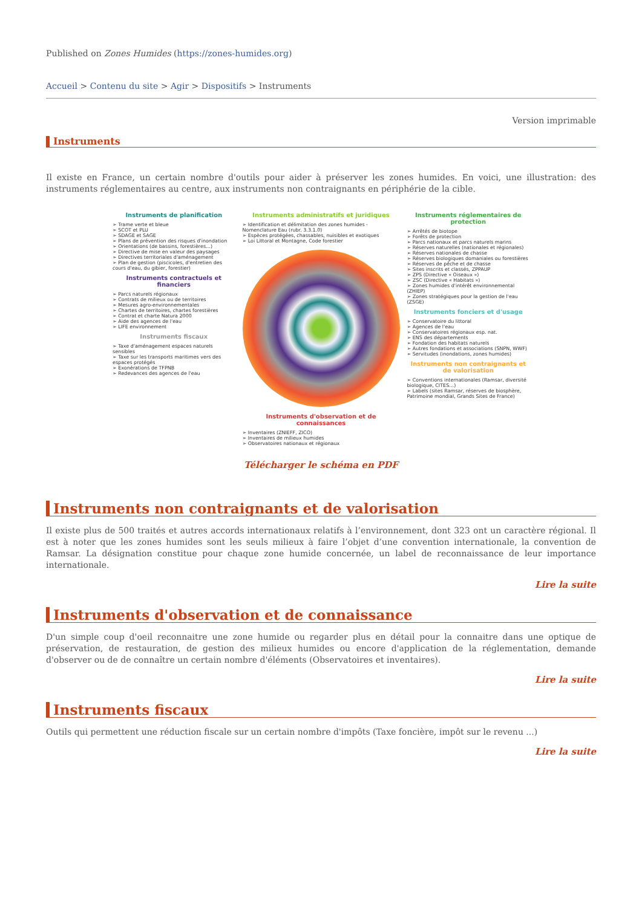Published on Zones Humides (https://zones-humides.org)
Accueil > Contenu du site > Agir > Dispositifs > Instruments
Version imprimable
Instruments
Il existe en France, un certain nombre d'outils pour aider à préserver les zones humides. En voici, une illustration: des instruments réglementaires au centre, aux instruments non contraignants en périphérie de la cible.
Instruments de planification
➢ Trame verte et bleue
➢ SCOT et PLU
➢ SDAGE et SAGE
➢ Plans de prévention des risques d'inondation
➢ Orientations (de bassins, forestières…)
➢ Directive de mise en valeur des paysages
➢ Directives territoriales d'aménagement
➢ Plan de gestion (piscicoles, d'entretien des cours d'eau, du gibier, forestier)
Instruments contractuels et financiers
➢ Parcs naturels régionaux
➢ Contrats de milieux ou de territoires
➢ Mesures agro-environnementales
➢ Chartes de territoires, chartes forestières
➢ Contrat et charte Natura 2000
➢ Aide des agences de l'eau
➢ LIFE environnement
Instruments fiscaux
➢ Taxe d'aménagement espaces naturels sensibles
➢ Taxe sur les transports maritimes vers des espaces protégés
➢ Exonérations de TFPNB
➢ Redevances des agences de l'eau
Instruments administratifs et juridiques
➢ Identification et délimitation des zones humides - Nomenclature Eau (rubr. 3.3.1.0)
➢ Espèces protégées, chassables, nuisibles et exotiques
➢ Loi Littoral et Montagne, Code forestier
Instruments d'observation et de connaissances
➢ Inventaires (ZNIEFF, ZICO)
➢ Inventaires de milieux humides
➢ Observatoires nationaux et régionaux
Instruments réglementaires de protection
➢ Arrêtés de biotope
➢ Forêts de protection
➢ Parcs nationaux et parcs naturels marins
➢ Réserves naturelles (nationales et régionales)
➢ Réserves nationales de chasse
➢ Réserves biologiques domaniales ou forestières
➢ Réserves de pêche et de chasse
➢ Sites inscrits et classés, ZPPAUP
➢ ZPS (Directive « Oiseaux »)
➢ ZSC (Directive « Habitats »)
➢ Zones humides d'intérêt environnemental (ZHIEP)
➢ Zones stratégiques pour la gestion de l'eau (ZSGE)
Instruments fonciers et d'usage
➢ Conservatoire du littoral
➢ Agences de l'eau
➢ Conservatoires régionaux esp. nat.
➢ ENS des départements
➢ Fondation des habitats naturels
➢ Autres fondations et associations (SNPN, WWF)
➢ Servitudes (inondations, zones humides)
Instruments non contraignants et de valorisation
➢ Conventions internationales (Ramsar, diversité biologique, CITES…)
➢ Labels (sites Ramsar, réserves de biosphère, Patrimoine mondial, Grands Sites de France)
Télécharger le schéma en PDF
Instruments non contraignants et de valorisation
Il existe plus de 500 traités et autres accords internationaux relatifs à l’environnement, dont 323 ont un caractère régional. Il est à noter que les zones humides sont les seuls milieux à faire l’objet d’une convention internationale, la convention de Ramsar. La désignation constitue pour chaque zone humide concernée, un label de reconnaissance de leur importance internationale.
Lire la suite
Instruments d'observation et de connaissance
D'un simple coup d'oeil reconnaitre une zone humide ou regarder plus en détail pour la connaitre dans une optique de préservation, de restauration, de gestion des milieux humides ou encore d'application de la réglementation, demande d'observer ou de de connaître un certain nombre d'éléments (Observatoires et inventaires).
Lire la suite
Instruments fiscaux
Outils qui permettent une réduction fiscale sur un certain nombre d'impôts (Taxe foncière, impôt sur le revenu ...)
Lire la suite